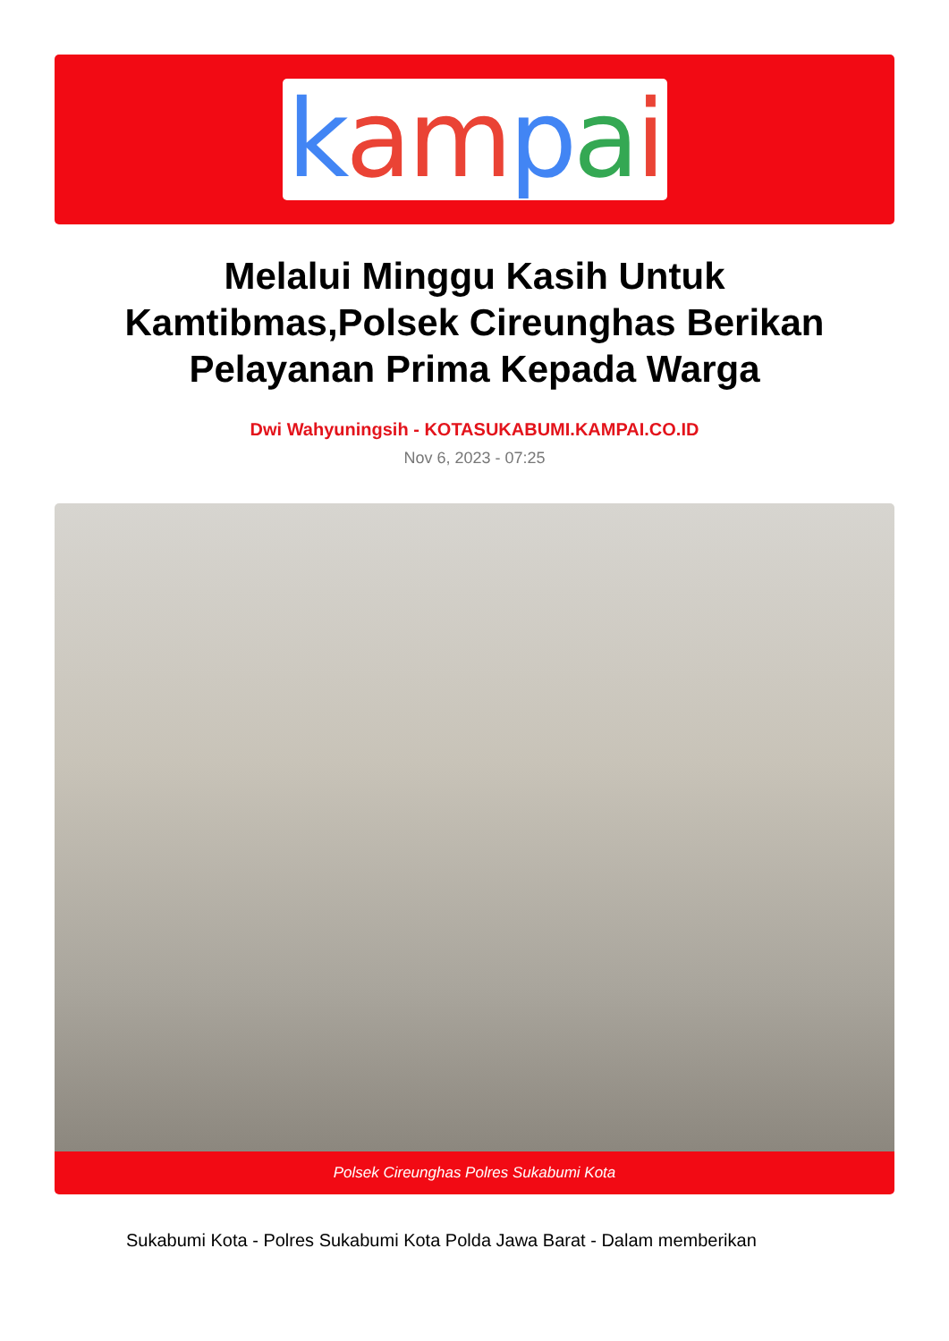kampai
Melalui Minggu Kasih Untuk Kamtibmas,Polsek Cireunghas Berikan Pelayanan Prima Kepada Warga
Dwi Wahyuningsih - KOTASUKABUMI.KAMPAI.CO.ID
Nov 6, 2023 - 07:25
Polsek Cireunghas Polres Sukabumi Kota
Sukabumi Kota - Polres Sukabumi Kota Polda Jawa Barat - Dalam memberikan